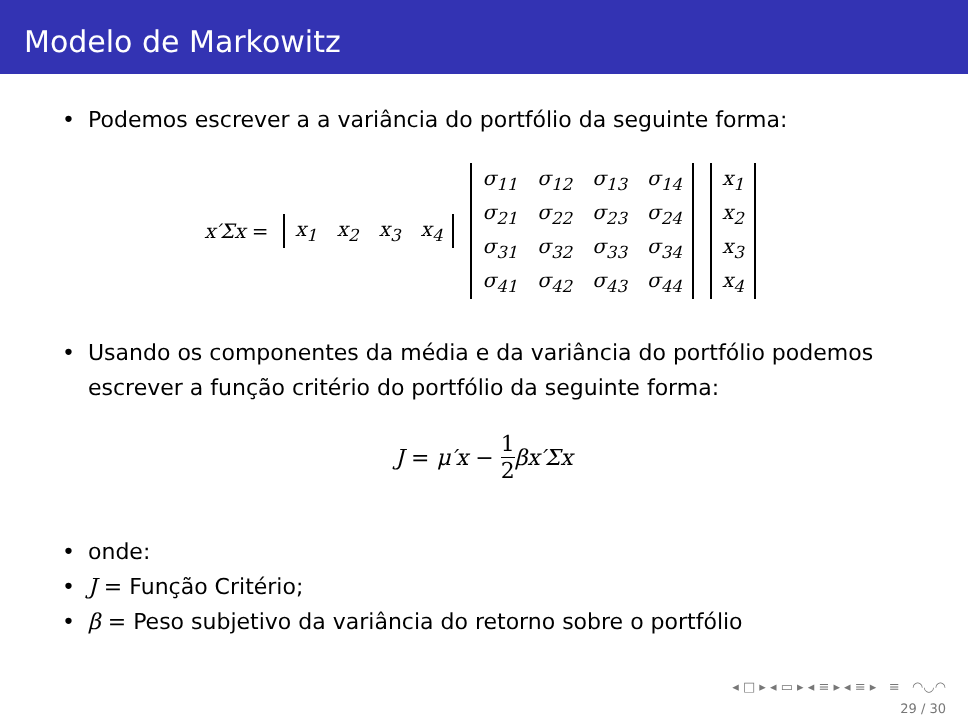Modelo de Markowitz
• Podemos escrever a a variância do portfólio da seguinte forma:
x′Σx =
| x<sub>1</sub> | x<sub>2</sub> | x<sub>3</sub> | x<sub>4</sub> |
| σ<sub>11</sub> | σ<sub>12</sub> | σ<sub>13</sub> | σ<sub>14</sub> |
| σ<sub>21</sub> | σ<sub>22</sub> | σ<sub>23</sub> | σ<sub>24</sub> |
| σ<sub>31</sub> | σ<sub>32</sub> | σ<sub>33</sub> | σ<sub>34</sub> |
| σ<sub>41</sub> | σ<sub>42</sub> | σ<sub>43</sub> | σ<sub>44</sub> |
| x<sub>1</sub> |
| x<sub>2</sub> |
| x<sub>3</sub> |
| x<sub>4</sub> |
• Usando os componentes da média e da variância do portfólio podemos escrever a função critério do portfólio da seguinte forma:
J = μ′x − 1 2 βx′Σx
• onde:
• J = Função Critério;
• β = Peso subjetivo da variância do retorno sobre o portfólio
◂ □ ▸ ◂ ▭ ▸ ◂ ≡ ▸ ◂ ≡ ▸ ≡ ◠◡◠
29 / 30